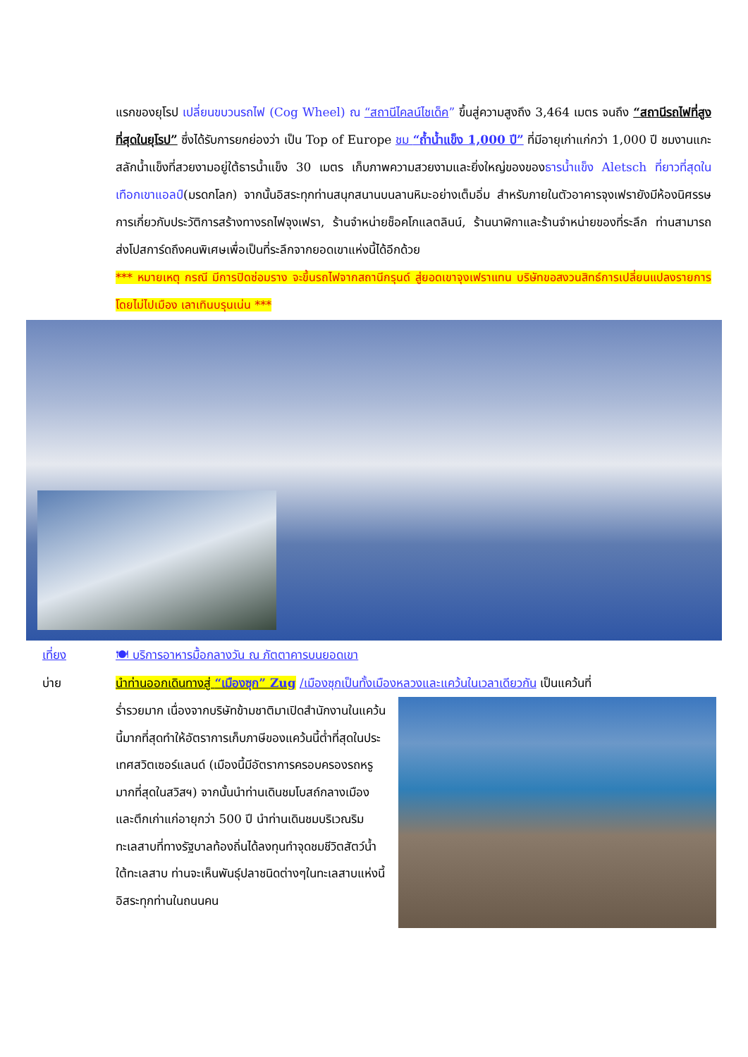แรกของยุโรป เปลี่ยนขบวนรถไฟ (Cog Wheel) ณ “สถานีไคลน์ไชเด็ค” ขึ้นสู่ความสูงถึง 3,464 เมตร จนถึง “สถานีรถไฟที่สูงที่สุดในยุโรป” ซึ่งได้รับการยกย่องว่า เป็น Top of Europe ชม “ถ้ำน้ำแข็ง 1,000 ปี” ที่มีอายุเก่าแก่กว่า 1,000 ปี ชมงานแกะสลักน้ำแข็งที่สวยงามอยู่ใต้ธารน้ำแข็ง 30 เมตร เก็บภาพความสวยงามและยิ่งใหญ่ของของธารน้ำแข็ง Aletsch ที่ยาวที่สุดในเทือกเขาแอลป์(มรดกโลก) จากนั้นอิสระทุกท่านสนุกสนานบนลานหิมะอย่างเต็มอิ่ม สำหรับภายในตัวอาคารจุงเฟรายังมีห้องนิศรรษการเกี่ยวกับประวัติการสร้างทางรถไฟจุงเฟรา, ร้านจำหน่ายช็อคโกแลตลินน์, ร้านนาฬิกาและร้านจำหน่ายของที่ระลึก ท่านสามารถส่งโปสการ์ดถึงคนพิเศษเพื่อเป็นที่ระลึกจากยอดเขาแห่งนี้ได้อีกด้วย
*** หมายเหตุ กรณี มีการปิดซ่อมราง จะขึ้นรถไฟจากสถานีกรุนด์ สู่ยอดเขาจุงเฟราแทน บริษัทขอสงวนสิทธ์การเปลี่ยนแปลงรายการ โดยไม่ไปเมือง เลาเทินบรุนเน่น ***
เที่ยง 🍽 บริการอาหารมื้อกลางวัน ณ ภัตตาคารบนยอดเขา
บ่าย นำท่านออกเดินทางสู่ “เมืองซุก” Zug /เมืองซุกเป็นทั้งเมืองหลวงและแคว้นในเวลาเดียวกัน เป็นแคว้นที่
ร่ำรวยมาก เนื่องจากบริษัทข้ามชาติมาเปิดสำนักงานในแคว้นนี้มากที่สุดทำให้อัตราการเก็บภาษีของแคว้นนี้ต่ำที่สุดในประเทศสวิตเซอร์แลนด์ (เมืองนี้มีอัตราการครอบครองรถหรูมากที่สุดในสวิสฯ) จากนั้นนำท่านเดินชมโบสถ์กลางเมือง และตึกเก่าแก่อายุกว่า 500 ปี นำท่านเดินชมบริเวณริมทะเลสาบที่ทางรัฐบาลท้องถิ่นได้ลงทุนทำจุดชมชีวิตสัตว์น้ำใต้ทะเลสาบ ท่านจะเห็นพันธุ์ปลาชนิดต่างๆในทะเลสาบแห่งนี้ อิสระทุกท่านในถนนคน